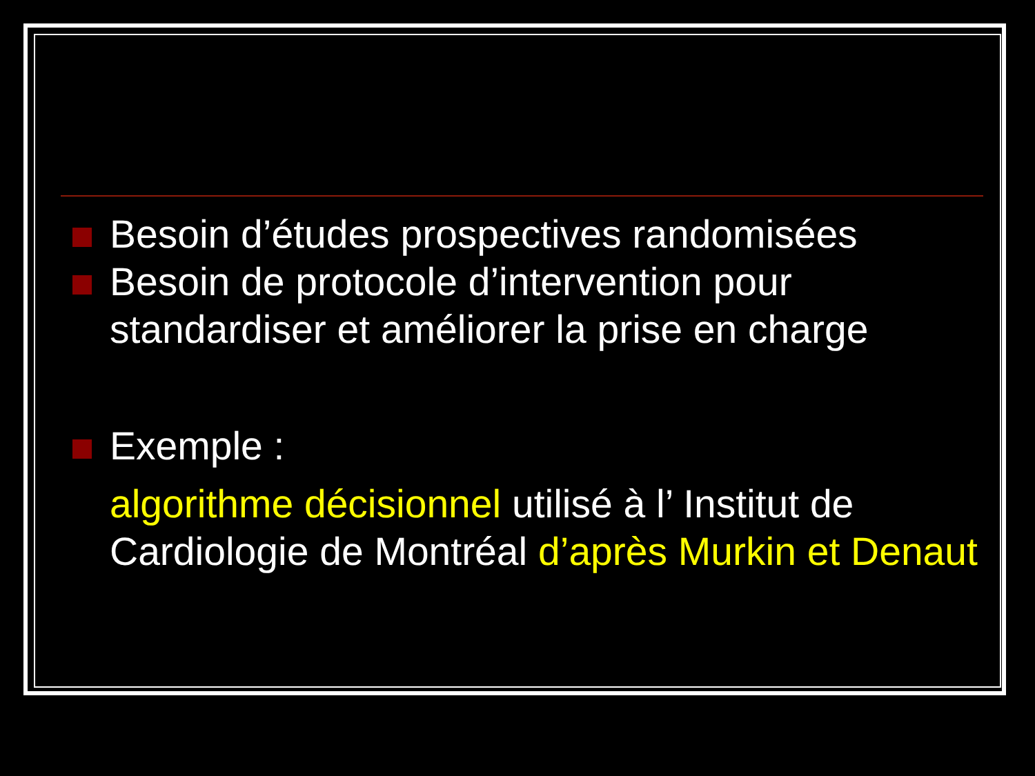Besoin d’études prospectives randomisées
Besoin de protocole d’intervention pour standardiser et améliorer la prise en charge
Exemple :
algorithme décisionnel utilisé à l’ Institut de Cardiologie de Montréal d’après Murkin et Denaut